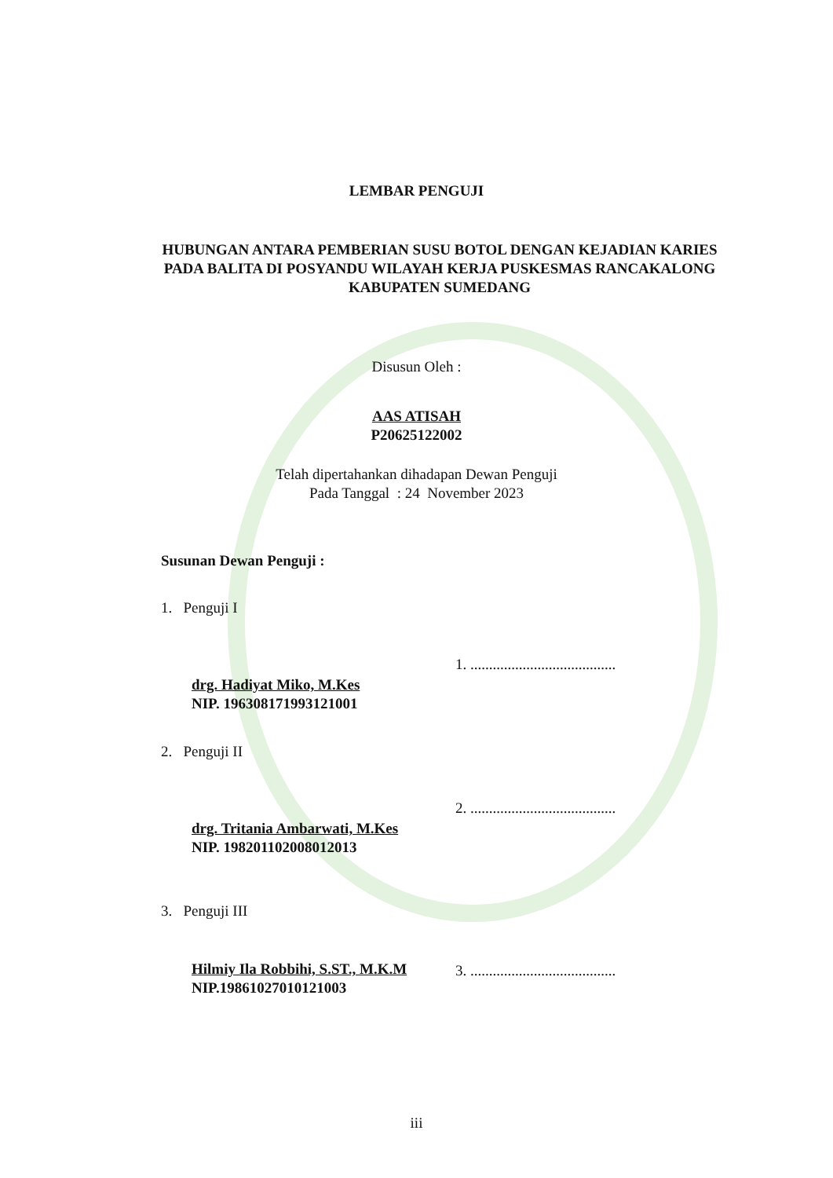LEMBAR PENGUJI
HUBUNGAN ANTARA PEMBERIAN SUSU BOTOL DENGAN KEJADIAN KARIES PADA BALITA DI POSYANDU WILAYAH KERJA PUSKESMAS RANCAKALONG
KABUPATEN SUMEDANG
Disusun Oleh :
AAS ATISAH
P20625122002
Telah dipertahankan dihadapan Dewan Penguji
Pada Tanggal : 24 November 2023
Susunan Dewan Penguji :
1. Penguji I
1. .......................................
drg. Hadiyat Miko, M.Kes
NIP. 196308171993121001
2. Penguji II
2. .......................................
drg. Tritania Ambarwati, M.Kes
NIP. 198201102008012013
3. Penguji III
Hilmiy Ila Robbihi, S.ST., M.K.M
NIP.19861027010121003
3. .......................................
iii